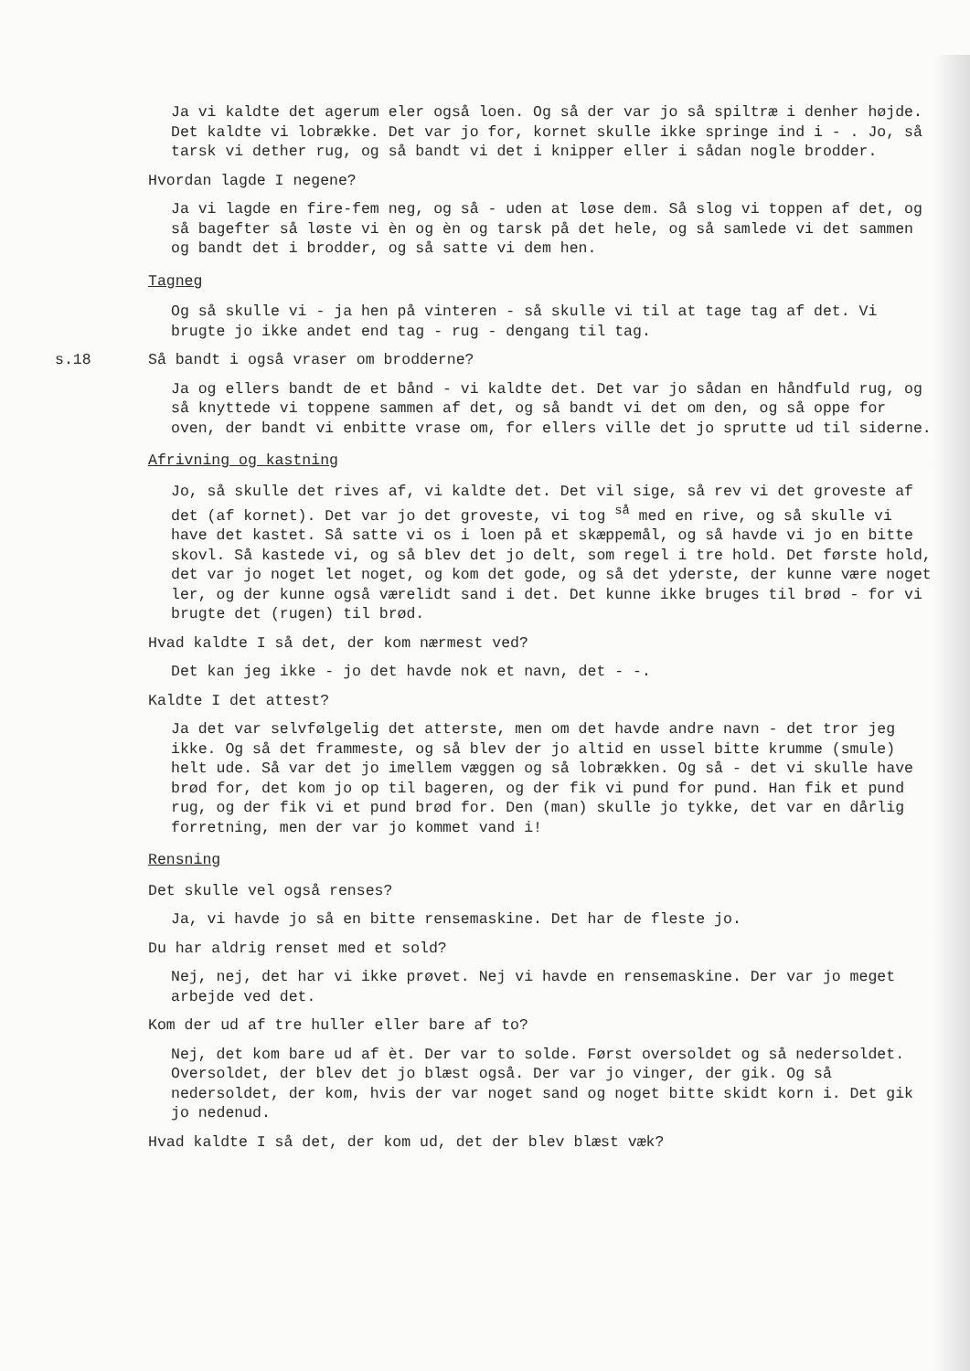Ja vi kaldte det agerum eler også loen. Og så der var jo så spiltræ i denher højde. Det kaldte vi lobrække. Det var jo for, kornet skulle ikke springe ind i - . Jo, så tarsk vi dether rug, og så bandt vi det i knipper eller i sådan nogle brodder.
Hvordan lagde I negene?
Ja vi lagde en fire-fem neg, og så - uden at løse dem. Så slog vi toppen af det, og så bagefter så løste vi èn og èn og tarsk på det hele, og så samlede vi det sammen og bandt det i brodder, og så satte vi dem hen.
Tagneg
Og så skulle vi - ja hen på vinteren - så skulle vi til at tage tag af det. Vi brugte jo ikke andet end tag - rug - dengang til tag.
s.18 Så bandt i også vraser om brodderne?
Ja og ellers bandt de et bånd - vi kaldte det. Det var jo sådan en håndfuld rug, og så knyttede vi toppene sammen af det, og så bandt vi det om den, og så oppe for oven, der bandt vi enbitte vrase om, for ellers ville det jo sprutte ud til siderne.
Afrivning og kastning
Jo, så skulle det rives af, vi kaldte det. Det vil sige, så rev vi det groveste af det (af kornet). Det var jo det groveste, vi tog <sup>så</sup> med en rive, og så skulle vi have det kastet. Så satte vi os i loen på et skæppemål, og så havde vi jo en bitte skovl. Så kastede vi, og så blev det jo delt, som regel i tre hold. Det første hold, det var jo noget let noget, og kom det gode, og så det yderste, der kunne være noget ler, og der kunne også værelidt sand i det. Det kunne ikke bruges til brød - for vi brugte det (rugen) til brød.
Hvad kaldte I så det, der kom nærmest ved?
Det kan jeg ikke - jo det havde nok et navn, det - -.
Kaldte I det attest?
Ja det var selvfølgelig det atterste, men om det havde andre navn - det tror jeg ikke. Og så det frammeste, og så blev der jo altid en ussel bitte krumme (smule) helt ude. Så var det jo imellem væggen og så lobrækken. Og så - det vi skulle have brød for, det kom jo op til bageren, og der fik vi pund for pund. Han fik et pund rug, og der fik vi et pund brød for. Den (man) skulle jo tykke, det var en dårlig forretning, men der var jo kommet vand i!
Rensning
Det skulle vel også renses?
Ja, vi havde jo så en bitte rensemaskine. Det har de fleste jo.
Du har aldrig renset med et sold?
Nej, nej, det har vi ikke prøvet. Nej vi havde en rensemaskine. Der var jo meget arbejde ved det.
Kom der ud af tre huller eller bare af to?
Nej, det kom bare ud af èt. Der var to solde. Først oversoldet og så nedersoldet. Oversoldet, der blev det jo blæst også. Der var jo vinger, der gik. Og så nedersoldet, der kom, hvis der var noget sand og noget bitte skidt korn i. Det gik jo nedenud.
Hvad kaldte I så det, der kom ud, det der blev blæst væk?